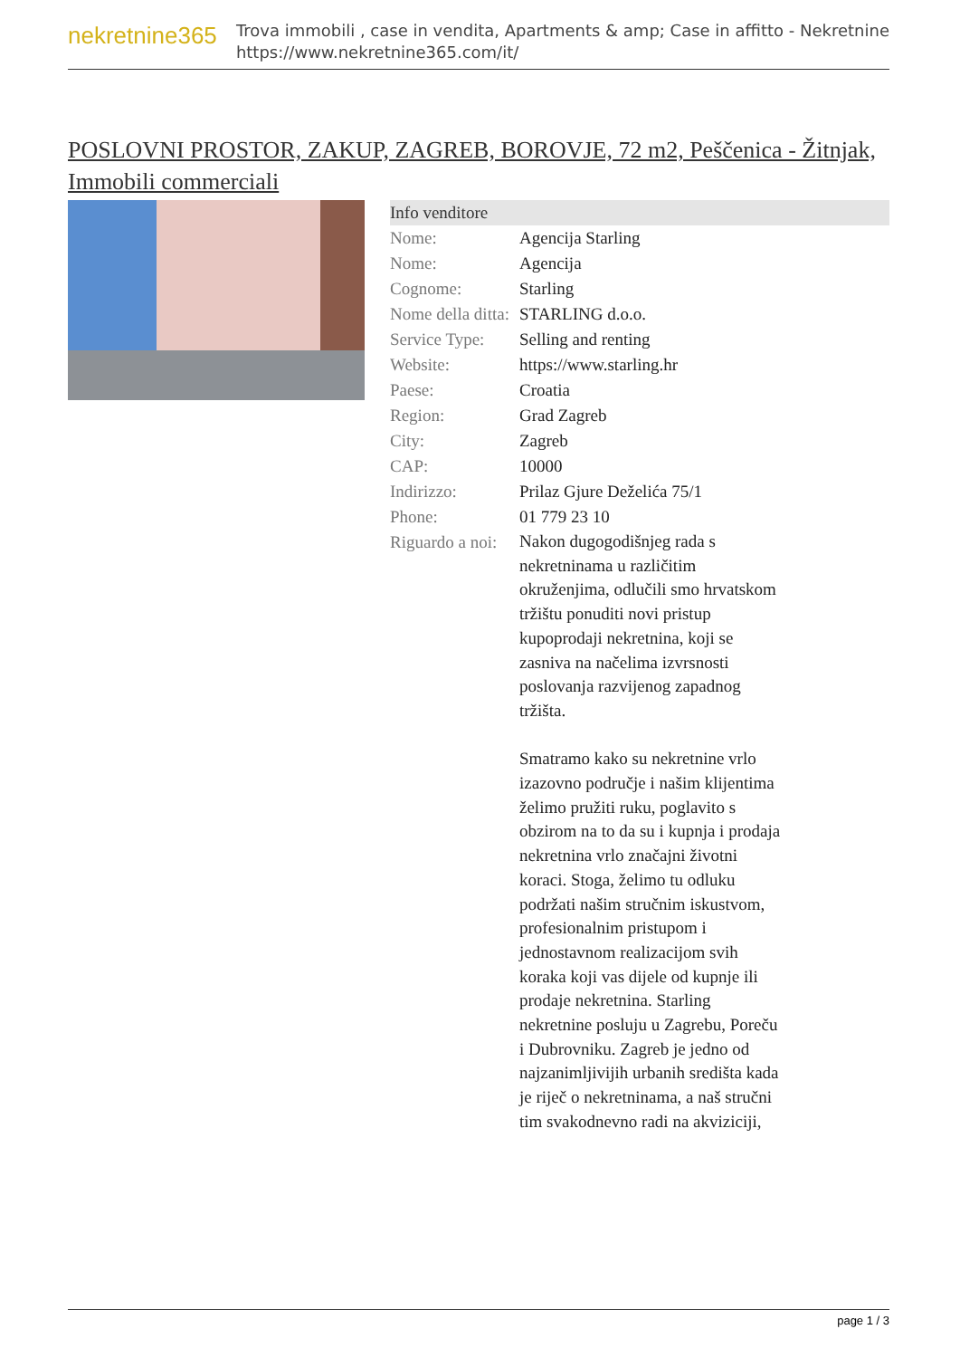nekretnine365
Trova immobili , case in vendita, Apartments & amp; Case in affitto - Nekretnine
https://www.nekretnine365.com/it/
POSLOVNI PROSTOR, ZAKUP, ZAGREB, BOROVJE, 72 m2, Peščenica - Žitnjak, Immobili commerciali
| Info venditore | |
| --- | --- |
| Nome: | Agencija Starling |
| Nome: | Agencija |
| Cognome: | Starling |
| Nome della ditta: | STARLING d.o.o. |
| Service Type: | Selling and renting |
| Website: | https://www.starling.hr |
| Paese: | Croatia |
| Region: | Grad Zagreb |
| City: | Zagreb |
| CAP: | 10000 |
| Indirizzo: | Prilaz Gjure Deželića 75/1 |
| Phone: | 01 779 23 10 |
| Riguardo a noi: | Nakon dugogodišnjeg rada s nekretninama u različitim okruženjima, odlučili smo hrvatskom tržištu ponuditi novi pristup kupoprodaji nekretnina, koji se zasniva na načelima izvrsnosti poslovanja razvijenog zapadnog tržišta. Smatramo kako su nekretnine vrlo izazovno područje i našim klijentima želimo pružiti ruku, poglavito s obzirom na to da su i kupnja i prodaja nekretnina vrlo značajni životni koraci. Stoga, želimo tu odluku podržati našim stručnim iskustvom, profesionalnim pristupom i jednostavnom realizacijom svih koraka koji vas dijele od kupnje ili prodaje nekretnina. Starling nekretnine posluju u Zagrebu, Poreču i Dubrovniku. Zagreb je jedno od najzanimljivijih urbanih središta kada je riječ o nekretninama, a naš stručni tim svakodnevno radi na akviziciji, |
page 1 / 3